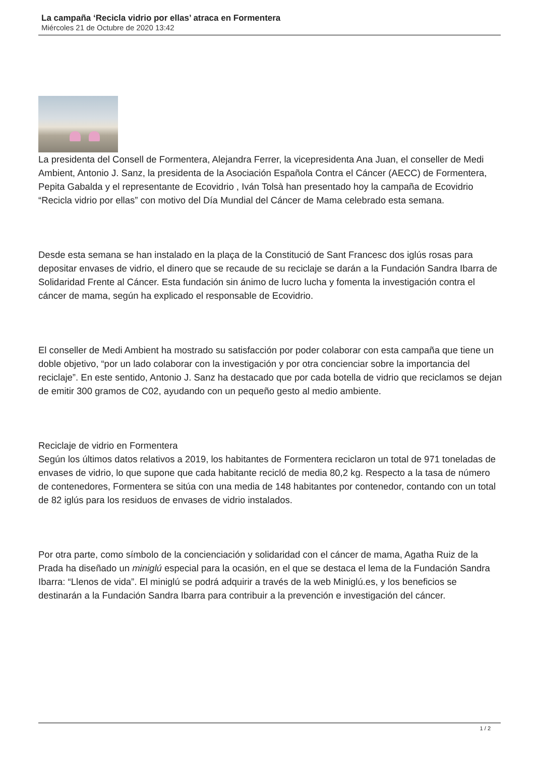La campaña ‘Recicla vidrio por ellas’ atraca en Formentera
Miércoles 21 de Octubre de 2020 13:42
La presidenta del Consell de Formentera, Alejandra Ferrer, la vicepresidenta Ana Juan, el conseller de Medi Ambient, Antonio J. Sanz, la presidenta de la Asociación Española Contra el Cáncer (AECC) de Formentera, Pepita Gabalda y el representante de Ecovidrio , Iván Tolsà han presentado hoy la campaña de Ecovidrio “Recicla vidrio por ellas” con motivo del Día Mundial del Cáncer de Mama celebrado esta semana.
Desde esta semana se han instalado en la plaça de la Constitució de Sant Francesc dos iglús rosas para depositar envases de vidrio, el dinero que se recaude de su reciclaje se darán a la Fundación Sandra Ibarra de Solidaridad Frente al Cáncer. Esta fundación sin ánimo de lucro lucha y fomenta la investigación contra el cáncer de mama, según ha explicado el responsable de Ecovidrio.
El conseller de Medi Ambient ha mostrado su satisfacción por poder colaborar con esta campaña que tiene un doble objetivo, “por un lado colaborar con la investigación y por otra concienciar sobre la importancia del reciclaje”. En este sentido, Antonio J. Sanz ha destacado que por cada botella de vidrio que reciclamos se dejan de emitir 300 gramos de C02, ayudando con un pequeño gesto al medio ambiente.
Reciclaje de vidrio en Formentera
Según los últimos datos relativos a 2019, los habitantes de Formentera reciclaron un total de 971 toneladas de envases de vidrio, lo que supone que cada habitante recicló de media 80,2 kg. Respecto a la tasa de número de contenedores, Formentera se sitúa con una media de 148 habitantes por contenedor, contando con un total de 82 iglús para los residuos de envases de vidrio instalados.
Por otra parte, como símbolo de la concienciación y solidaridad con el cáncer de mama, Agatha Ruiz de la Prada ha diseñado un miniglú especial para la ocasión, en el que se destaca el lema de la Fundación Sandra Ibarra: “Llenos de vida”. El miniglú se podrá adquirir a través de la web Miniglú.es, y los beneficios se destinarán a la Fundación Sandra Ibarra para contribuir a la prevención e investigación del cáncer.
1 / 2